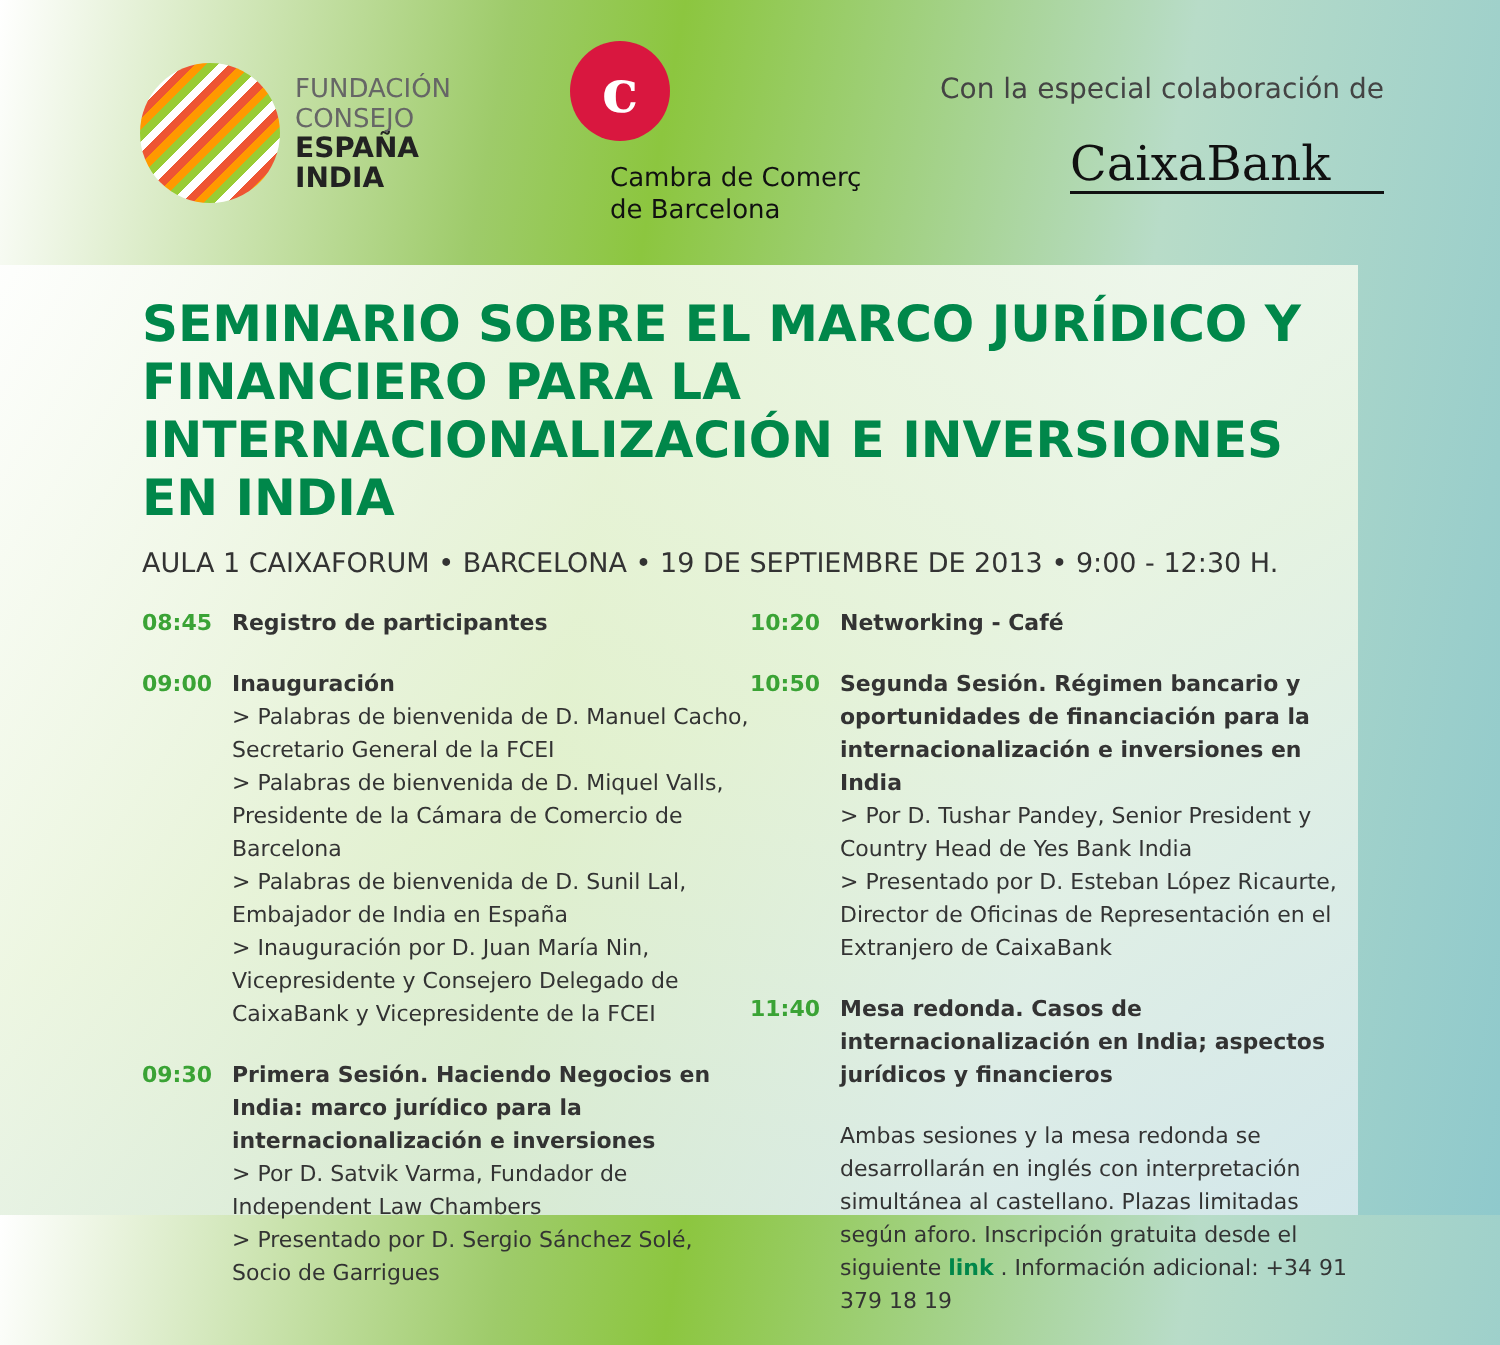FUNDACIÓN
CONSEJO
ESPAÑA
INDIA
c
Cambra de Comerç
de Barcelona
Con la especial colaboración de
CaixaBank
SEMINARIO SOBRE EL MARCO JURÍDICO Y FINANCIERO PARA LA INTERNACIONALIZACIÓN E INVERSIONES EN INDIA
AULA 1 CAIXAFORUM • BARCELONA • 19 DE SEPTIEMBRE DE 2013 • 9:00 - 12:30 H.
08:45 Registro de participantes
09:00 Inauguración
> Palabras de bienvenida de D. Manuel Cacho, Secretario General de la FCEI
> Palabras de bienvenida de D. Miquel Valls, Presidente de la Cámara de Comercio de Barcelona
> Palabras de bienvenida de D. Sunil Lal, Embajador de India en España
> Inauguración por D. Juan María Nin, Vicepresidente y Consejero Delegado de CaixaBank y Vicepresidente de la FCEI
09:30 Primera Sesión. Haciendo Negocios en India: marco jurídico para la internacionalización e inversiones
> Por D. Satvik Varma, Fundador de Independent Law Chambers
> Presentado por D. Sergio Sánchez Solé, Socio de Garrigues
10:20 Networking - Café
10:50 Segunda Sesión. Régimen bancario y oportunidades de financiación para la internacionalización e inversiones en India
> Por D. Tushar Pandey, Senior President y Country Head de Yes Bank India
> Presentado por D. Esteban López Ricaurte, Director de Oficinas de Representación en el Extranjero de CaixaBank
11:40 Mesa redonda. Casos de internacionalización en India; aspectos jurídicos y financieros
Ambas sesiones y la mesa redonda se desarrollarán en inglés con interpretación simultánea al castellano. Plazas limitadas según aforo. Inscripción gratuita desde el siguiente link . Información adicional: +34 91 379 18 19